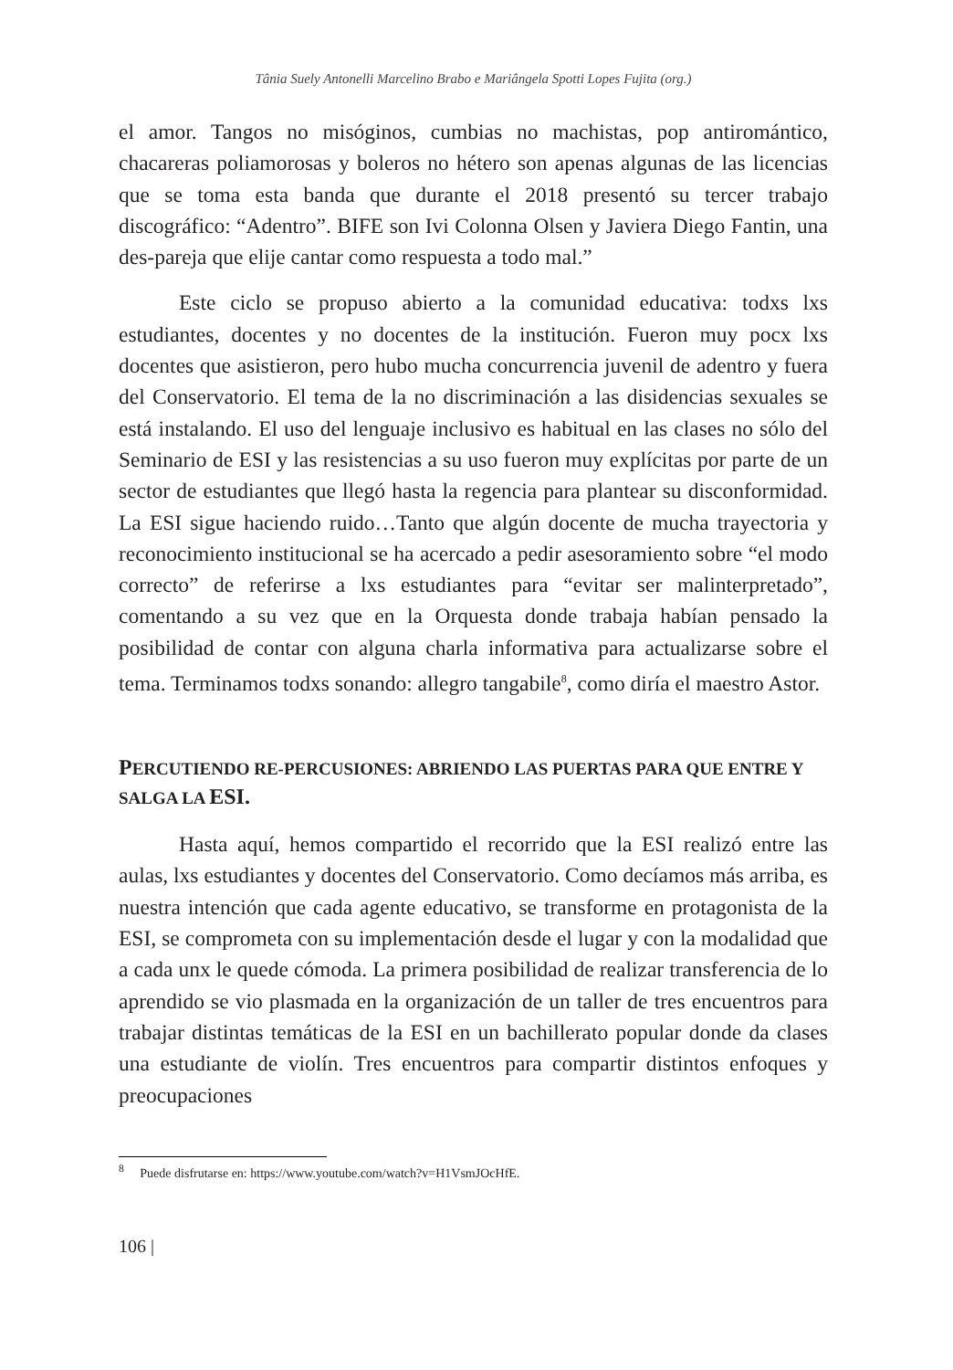Tânia Suely Antonelli Marcelino Brabo e Mariângela Spotti Lopes Fujita (org.)
el amor. Tangos no misóginos, cumbias no machistas, pop antiromántico, chacareras poliamorosas y boleros no hétero son apenas algunas de las licencias que se toma esta banda que durante el 2018 presentó su tercer trabajo discográfico: “Adentro”. BIFE son Ivi Colonna Olsen y Javiera Diego Fantin, una des-pareja que elije cantar como respuesta a todo mal.”
Este ciclo se propuso abierto a la comunidad educativa: todxs lxs estudiantes, docentes y no docentes de la institución. Fueron muy pocx lxs docentes que asistieron, pero hubo mucha concurrencia juvenil de adentro y fuera del Conservatorio. El tema de la no discriminación a las disidencias sexuales se está instalando. El uso del lenguaje inclusivo es habitual en las clases no sólo del Seminario de ESI y las resistencias a su uso fueron muy explícitas por parte de un sector de estudiantes que llegó hasta la regencia para plantear su disconformidad. La ESI sigue haciendo ruido…Tanto que algún docente de mucha trayectoria y reconocimiento institucional se ha acercado a pedir asesoramiento sobre “el modo correcto” de referirse a lxs estudiantes para “evitar ser malinterpretado”, comentando a su vez que en la Orquesta donde trabaja habían pensado la posibilidad de contar con alguna charla informativa para actualizarse sobre el tema. Terminamos todxs sonando: allegro tangabile<sup>8</sup>, como diría el maestro Astor.
PERCUTIENDO RE-PERCUSIONES: ABRIENDO LAS PUERTAS PARA QUE ENTRE Y SALGA LA ESI.
Hasta aquí, hemos compartido el recorrido que la ESI realizó entre las aulas, lxs estudiantes y docentes del Conservatorio. Como decíamos más arriba, es nuestra intención que cada agente educativo, se transforme en protagonista de la ESI, se comprometa con su implementación desde el lugar y con la modalidad que a cada unx le quede cómoda. La primera posibilidad de realizar transferencia de lo aprendido se vio plasmada en la organización de un taller de tres encuentros para trabajar distintas temáticas de la ESI en un bachillerato popular donde da clases una estudiante de violín. Tres encuentros para compartir distintos enfoques y preocupaciones
<sup>8</sup> Puede disfrutarse en: https://www.youtube.com/watch?v=H1VsmJOcHfE.
106 |